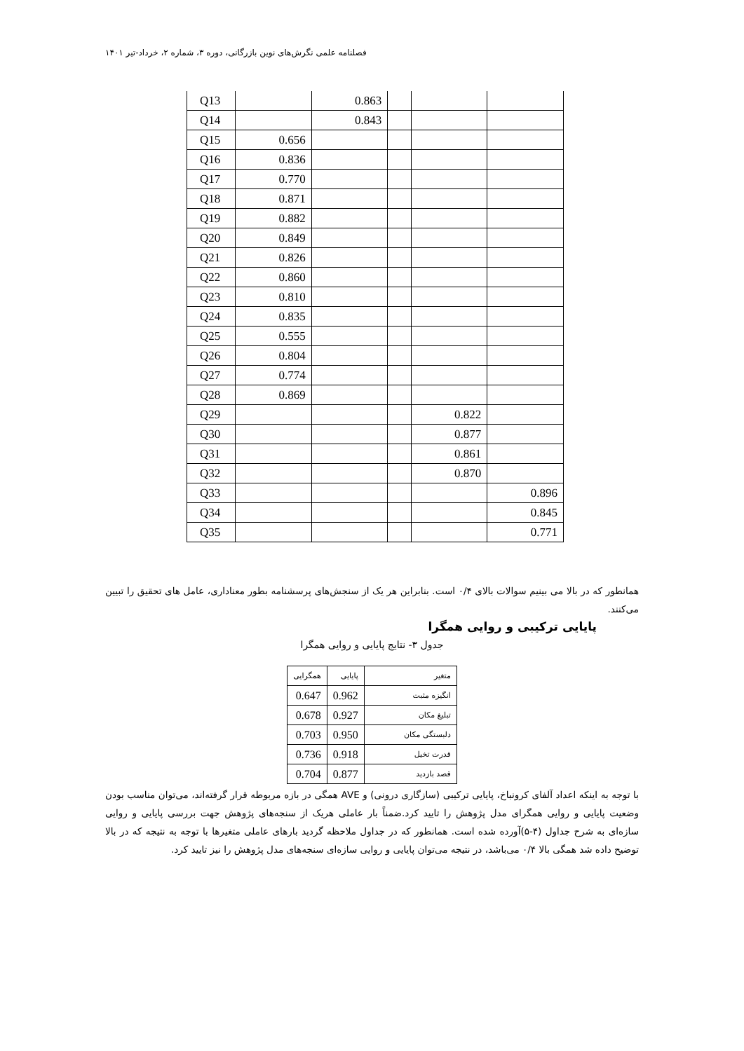فصلنامه علمی نگرش‌های نوین بازرگانی، دوره ۳، شماره ۲، خرداد-تیر ۱۴۰۱
| Q13 | | 0.863 | | | |
| Q14 | | 0.843 | | | |
| Q15 | 0.656 | | | | |
| Q16 | 0.836 | | | | |
| Q17 | 0.770 | | | | |
| Q18 | 0.871 | | | | |
| Q19 | 0.882 | | | | |
| Q20 | 0.849 | | | | |
| Q21 | 0.826 | | | | |
| Q22 | 0.860 | | | | |
| Q23 | 0.810 | | | | |
| Q24 | 0.835 | | | | |
| Q25 | 0.555 | | | | |
| Q26 | 0.804 | | | | |
| Q27 | 0.774 | | | | |
| Q28 | 0.869 | | | | |
| Q29 | | | | 0.822 | |
| Q30 | | | | 0.877 | |
| Q31 | | | | 0.861 | |
| Q32 | | | | 0.870 | |
| Q33 | | | | | 0.896 |
| Q34 | | | | | 0.845 |
| Q35 | | | | | 0.771 |
همانطور که در بالا می بینیم سوالات بالای ۰/۴ است. بنابراین هر یک از سنجش‌های پرسشنامه بطور معناداری، عامل های تحقیق را تبیین می‌کنند.
پایایی ترکیبی و روایی همگرا
جدول ۳- نتایج پایایی و روایی همگرا
| متغیر | پایایی | همگرایی |
| انگیزه مثبت | 0.962 | 0.647 |
| تبلیغ مکان | 0.927 | 0.678 |
| دلبستگی مکان | 0.950 | 0.703 |
| قدرت تخیل | 0.918 | 0.736 |
| قصد بازدید | 0.877 | 0.704 |
با توجه به اینکه اعداد آلفای کرونباخ، پایایی ترکیبی (سازگاری درونی) و AVE همگی در بازه مربوطه قرار گرفته‌اند، می‌توان مناسب بودن وضعیت پایایی و روایی همگرای مدل پژوهش را تایید کرد.ضمناً بار عاملی هریک از سنجه‌های پژوهش جهت بررسی پایایی و روایی سازه‌ای به شرح جداول (۴-۵)آورده شده است. همانطور که در جداول ملاحظه گردید بارهای عاملی متغیرها با توجه به نتیجه که در بالا توضیح داده شد همگی بالا ۰/۴ می‌باشد، در نتیجه می‌توان پایایی و روایی سازه‌ای سنجه‌های مدل پژوهش را نیز تایید کرد.